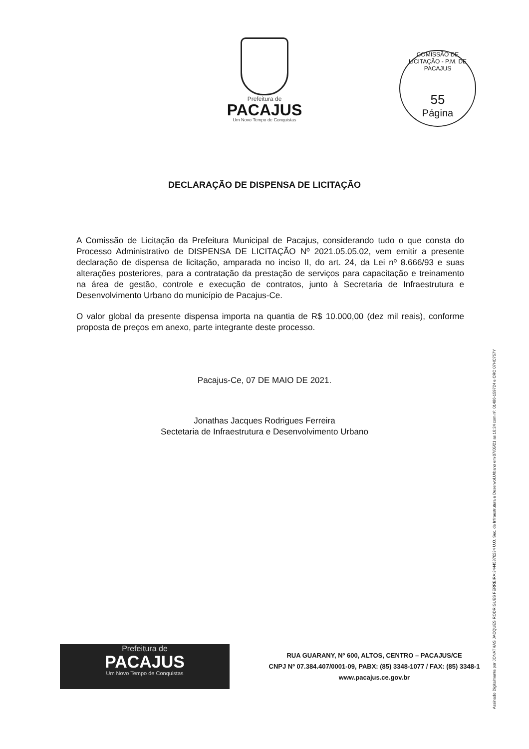Prefeitura de
PACAJUS
Um Novo Tempo de Conquistas
COMISSÃO DE LICITAÇÃO - P.M. DE PACAJUS
55
Página
DECLARAÇÃO DE DISPENSA DE LICITAÇÃO
A Comissão de Licitação da Prefeitura Municipal de Pacajus, considerando tudo o que consta do Processo Administrativo de DISPENSA DE LICITAÇÃO Nº 2021.05.05.02, vem emitir a presente declaração de dispensa de licitação, amparada no inciso II, do art. 24, da Lei nº 8.666/93 e suas alterações posteriores, para a contratação da prestação de serviços para capacitação e treinamento na área de gestão, controle e execução de contratos, junto à Secretaria de Infraestrutura e Desenvolvimento Urbano do município de Pacajus-Ce.
O valor global da presente dispensa importa na quantia de R$ 10.000,00 (dez mil reais), conforme proposta de preços em anexo, parte integrante deste processo.
Pacajus-Ce, 07 DE MAIO DE 2021.
Jonathas Jacques Rodrigues Ferreira
Sectetaria de Infraestrutura e Desenvolvimento Urbano
Assinado Digitalmente por JONATHAS JACQUES RODRIGUES FERREIRA:34445870234 U.O. Sec. de Infraestrutura e Desenvol.Urbano em 07/05/21 as 10:24 com nº: 01486-159724 e CRC 07HC757Y
Prefeitura de
PACAJUS
Um Novo Tempo de Conquistas
RUA GUARANY, Nº 600, ALTOS, CENTRO – PACAJUS/CE
CNPJ Nº 07.384.407/0001-09, PABX: (85) 3348-1077 / FAX: (85) 3348-1
www.pacajus.ce.gov.br